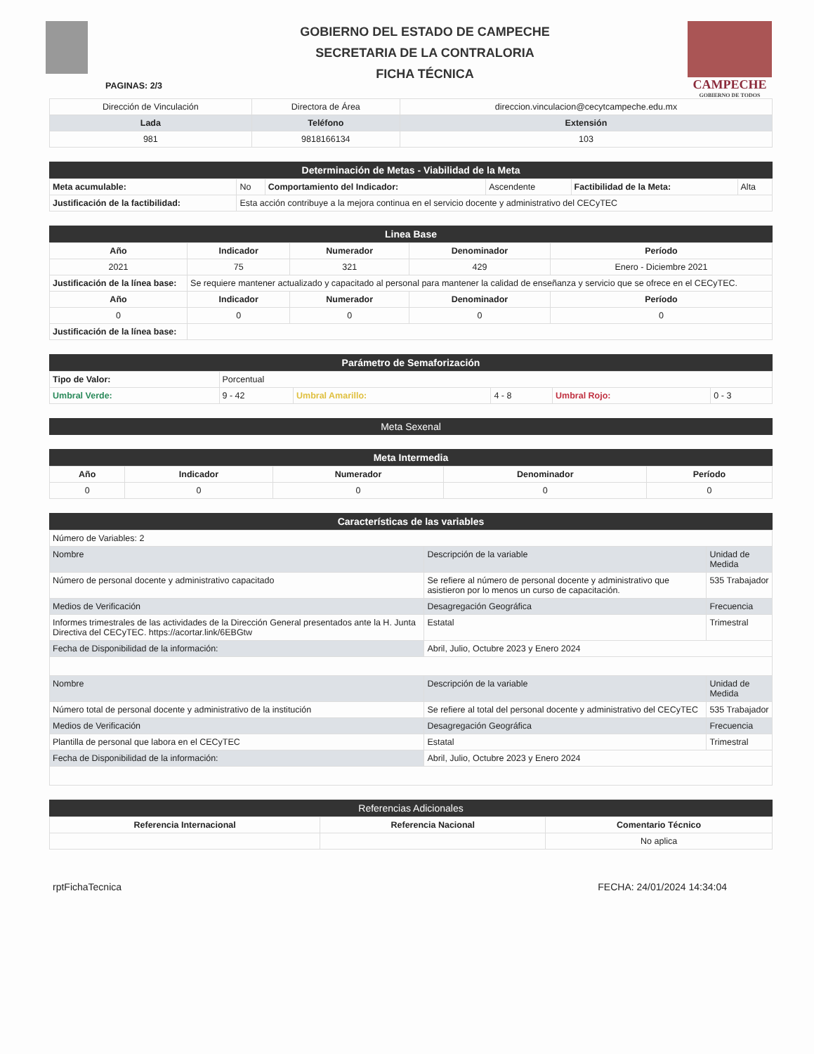PAGINAS: 2/3
GOBIERNO DEL ESTADO DE CAMPECHE
SECRETARIA DE LA CONTRALORIA
FICHA TÉCNICA
CAMPECHE
GOBIERNO DE TODOS
| Dirección de Vinculación | Directora de Área | direccion.vinculacion@cecytcampeche.edu.mx |
| Lada | Teléfono | Extensión |
| 981 | 9818166134 | 103 |
Determinación de Metas - Viabilidad de la Meta
| Meta acumulable: | No | Comportamiento del Indicador: | Ascendente | Factibilidad de la Meta: | Alta |
| Justificación de la factibilidad: | Esta acción contribuye a la mejora continua en el servicio docente y administrativo del CECyTEC | | | | |
Linea Base
| Año | Indicador | Numerador | Denominador | Período |
| --- | --- | --- | --- | --- |
| 2021 | 75 | 321 | 429 | Enero - Diciembre 2021 |
| Justificación de la línea base: | Se requiere mantener actualizado y capacitado al personal para mantener la calidad de enseñanza y servicio que se ofrece en el CECyTEC. | | | |
| Año | Indicador | Numerador | Denominador | Período |
| 0 | 0 | 0 | 0 | 0 |
| Justificación de la línea base: | | | | |
Parámetro de Semaforización
| Tipo de Valor: | Porcentual | | | | |
| Umbral Verde: | 9 - 42 | Umbral Amarillo: | 4 - 8 | Umbral Rojo: | 0 - 3 |
Meta Sexenal
Meta Intermedia
| Año | Indicador | Numerador | Denominador | Período |
| --- | --- | --- | --- | --- |
| 0 | 0 | 0 | 0 | 0 |
Características de las variables
| Número de Variables: 2 | | |
| Nombre | Descripción de la variable | Unidad de Medida |
| Número de personal docente y administrativo capacitado | Se refiere al número de personal docente y administrativo que asistieron por lo menos un curso de capacitación. | 535 Trabajador |
| Medios de Verificación | Desagregación Geográfica | Frecuencia |
| Informes trimestrales de las actividades de la Dirección General presentados ante la H. Junta Directiva del CECyTEC. https://acortar.link/6EBGtw | Estatal | Trimestral |
| Fecha de Disponibilidad de la información: | Abril, Julio, Octubre 2023 y Enero 2024 | |
| Nombre | Descripción de la variable | Unidad de Medida |
| Número total de personal docente y administrativo de la institución | Se refiere al total del personal docente y administrativo del CECyTEC | 535 Trabajador |
| Medios de Verificación | Desagregación Geográfica | Frecuencia |
| Plantilla de personal que labora en el CECyTEC | Estatal | Trimestral |
| Fecha de Disponibilidad de la información: | Abril, Julio, Octubre 2023 y Enero 2024 | |
Referencias Adicionales
| Referencia Internacional | Referencia Nacional | Comentario Técnico |
| --- | --- | --- |
| | | No aplica |
rptFichaTecnica FECHA: 24/01/2024 14:34:04